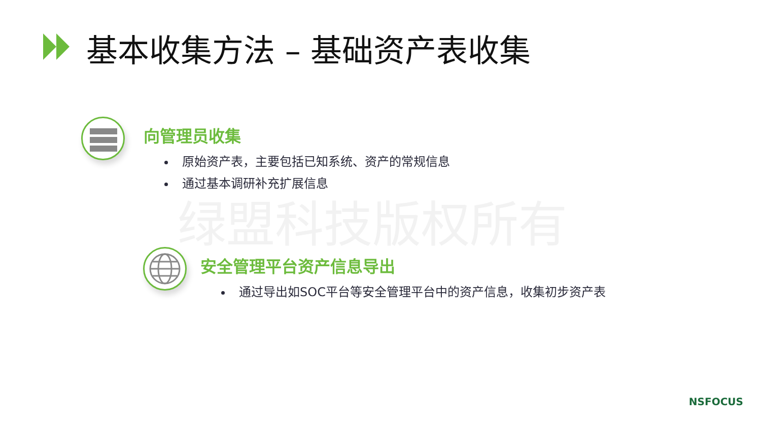基本收集方法 – 基础资产表收集
绿盟科技版权所有
向管理员收集
原始资产表，主要包括已知系统、资产的常规信息
通过基本调研补充扩展信息
安全管理平台资产信息导出
通过导出如SOC平台等安全管理平台中的资产信息，收集初步资产表
NSFOCUS